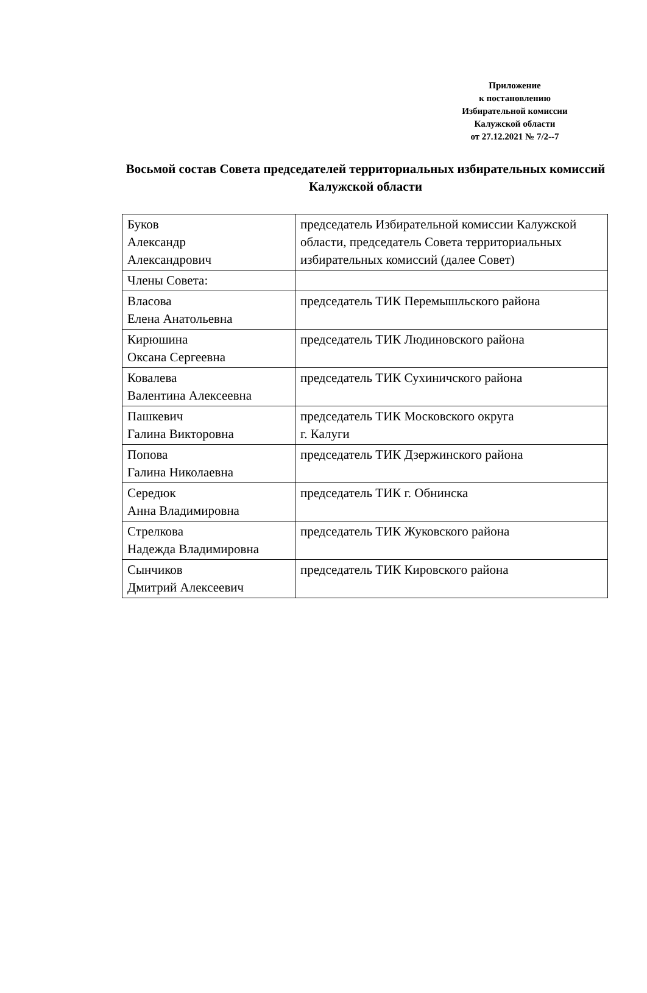Приложение
к постановлению
Избирательной комиссии
Калужской области
от 27.12.2021 № 7/2--7
Восьмой состав Совета председателей территориальных избирательных комиссий Калужской области
| Буков Александр Александрович | председатель Избирательной комиссии Калужской области, председатель Совета территориальных избирательных комиссий (далее Совет) |
| Члены Совета: | |
| Власова Елена Анатольевна | председатель ТИК Перемышльского района |
| Кирюшина Оксана Сергеевна | председатель ТИК Людиновского района |
| Ковалева Валентина Алексеевна | председатель ТИК Сухиничского района |
| Пашкевич Галина Викторовна | председатель ТИК Московского округа г. Калуги |
| Попова Галина Николаевна | председатель ТИК Дзержинского района |
| Середюк Анна Владимировна | председатель ТИК г. Обнинска |
| Стрелкова Надежда Владимировна | председатель ТИК Жуковского района |
| Сынчиков Дмитрий Алексеевич | председатель ТИК Кировского района |